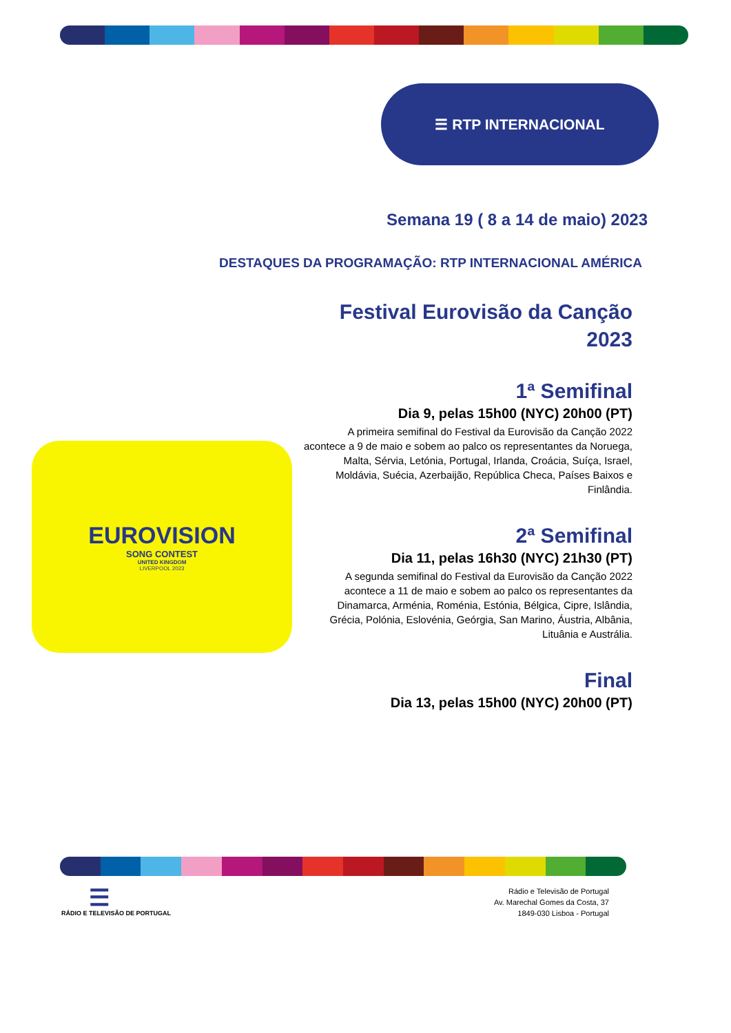☰ RTP INTERNACIONAL
Semana 19 ( 8 a 14 de maio) 2023
DESTAQUES DA PROGRAMAÇÃO: RTP INTERNACIONAL AMÉRICA
Festival Eurovisão da Canção
2023
1ª Semifinal
Dia 9, pelas 15h00 (NYC) 20h00 (PT)
A primeira semifinal do Festival da Eurovisão da Canção 2022 acontece a 9 de maio e sobem ao palco os representantes da Noruega, Malta, Sérvia, Letónia, Portugal, Irlanda, Croácia, Suíça, Israel, Moldávia, Suécia, Azerbaijão, República Checa, Países Baixos e Finlândia.
2ª Semifinal
Dia 11, pelas 16h30 (NYC) 21h30 (PT)
A segunda semifinal do Festival da Eurovisão da Canção 2022 acontece a 11 de maio e sobem ao palco os representantes da Dinamarca, Arménia, Roménia, Estónia, Bélgica, Cipre, Islândia, Grécia, Polónia, Eslovénia, Geórgia, San Marino, Áustria, Albânia, Lituânia e Austrália.
Final
Dia 13, pelas 15h00 (NYC) 20h00 (PT)
EUROVISION
SONG CONTEST
UNITED KINGDOM
LIVERPOOL 2023
☰
RÁDIO E TELEVISÃO DE PORTUGAL
Rádio e Televisão de Portugal
Av. Marechal Gomes da Costa, 37
1849-030 Lisboa - Portugal